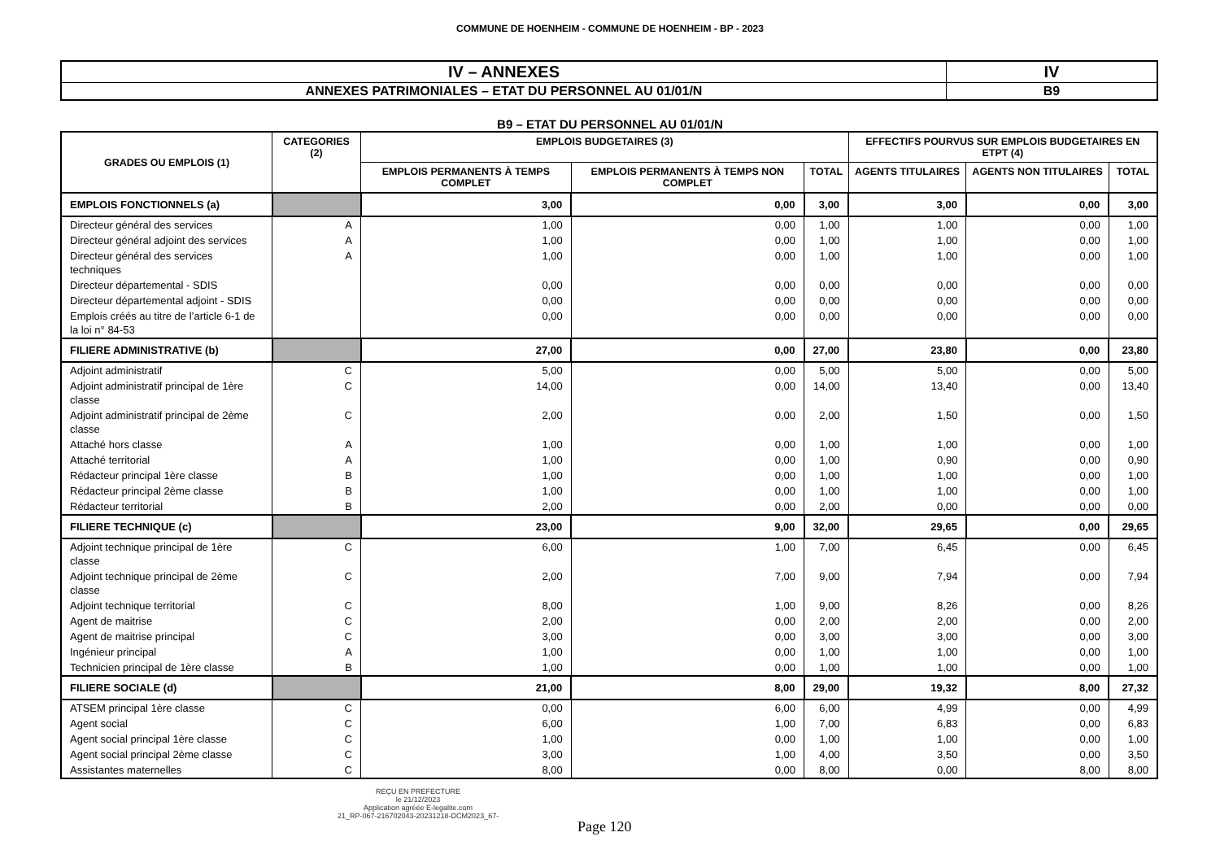COMMUNE DE HOENHEIM - COMMUNE DE HOENHEIM - BP - 2023
| IV – ANNEXES | IV |
| ANNEXES PATRIMONIALES – ETAT DU PERSONNEL AU 01/01/N | B9 |
B9 – ETAT DU PERSONNEL AU 01/01/N
| GRADES OU EMPLOIS (1) | CATEGORIES (2) | EMPLOIS BUDGETAIRES (3) | | | EFFECTIFS POURVUS SUR EMPLOIS BUDGETAIRES EN ETPT (4) | | |
| --- | --- | --- | --- | --- | --- | --- | --- |
| | | EMPLOIS PERMANENTS À TEMPS COMPLET | EMPLOIS PERMANENTS À TEMPS NON COMPLET | TOTAL | AGENTS TITULAIRES | AGENTS NON TITULAIRES | TOTAL |
| EMPLOIS FONCTIONNELS (a) | | 3,00 | 0,00 | 3,00 | 3,00 | 0,00 | 3,00 |
| Directeur général des services | A | 1,00 | 0,00 | 1,00 | 1,00 | 0,00 | 1,00 |
| Directeur général adjoint des services | A | 1,00 | 0,00 | 1,00 | 1,00 | 0,00 | 1,00 |
| Directeur général des services techniques | A | 1,00 | 0,00 | 1,00 | 1,00 | 0,00 | 1,00 |
| Directeur départemental - SDIS | | 0,00 | 0,00 | 0,00 | 0,00 | 0,00 | 0,00 |
| Directeur départemental adjoint - SDIS | | 0,00 | 0,00 | 0,00 | 0,00 | 0,00 | 0,00 |
| Emplois créés au titre de l’article 6-1 de la loi n° 84-53 | | 0,00 | 0,00 | 0,00 | 0,00 | 0,00 | 0,00 |
| FILIERE ADMINISTRATIVE (b) | | 27,00 | 0,00 | 27,00 | 23,80 | 0,00 | 23,80 |
| Adjoint administratif | C | 5,00 | 0,00 | 5,00 | 5,00 | 0,00 | 5,00 |
| Adjoint administratif principal de 1ère classe | C | 14,00 | 0,00 | 14,00 | 13,40 | 0,00 | 13,40 |
| Adjoint administratif principal de 2ème classe | C | 2,00 | 0,00 | 2,00 | 1,50 | 0,00 | 1,50 |
| Attaché hors classe | A | 1,00 | 0,00 | 1,00 | 1,00 | 0,00 | 1,00 |
| Attaché territorial | A | 1,00 | 0,00 | 1,00 | 0,90 | 0,00 | 0,90 |
| Rédacteur principal 1ère classe | B | 1,00 | 0,00 | 1,00 | 1,00 | 0,00 | 1,00 |
| Rédacteur principal 2ème classe | B | 1,00 | 0,00 | 1,00 | 1,00 | 0,00 | 1,00 |
| Rédacteur territorial | B | 2,00 | 0,00 | 2,00 | 0,00 | 0,00 | 0,00 |
| FILIERE TECHNIQUE (c) | | 23,00 | 9,00 | 32,00 | 29,65 | 0,00 | 29,65 |
| Adjoint technique principal de 1ère classe | C | 6,00 | 1,00 | 7,00 | 6,45 | 0,00 | 6,45 |
| Adjoint technique principal de 2ème classe | C | 2,00 | 7,00 | 9,00 | 7,94 | 0,00 | 7,94 |
| Adjoint technique territorial | C | 8,00 | 1,00 | 9,00 | 8,26 | 0,00 | 8,26 |
| Agent de maitrise | C | 2,00 | 0,00 | 2,00 | 2,00 | 0,00 | 2,00 |
| Agent de maitrise principal | C | 3,00 | 0,00 | 3,00 | 3,00 | 0,00 | 3,00 |
| Ingénieur principal | A | 1,00 | 0,00 | 1,00 | 1,00 | 0,00 | 1,00 |
| Technicien principal de 1ère classe | B | 1,00 | 0,00 | 1,00 | 1,00 | 0,00 | 1,00 |
| FILIERE SOCIALE (d) | | 21,00 | 8,00 | 29,00 | 19,32 | 8,00 | 27,32 |
| ATSEM principal 1ère classe | C | 0,00 | 6,00 | 6,00 | 4,99 | 0,00 | 4,99 |
| Agent social | C | 6,00 | 1,00 | 7,00 | 6,83 | 0,00 | 6,83 |
| Agent social principal 1ère classe | C | 1,00 | 0,00 | 1,00 | 1,00 | 0,00 | 1,00 |
| Agent social principal 2ème classe | C | 3,00 | 1,00 | 4,00 | 3,50 | 0,00 | 3,50 |
| Assistantes maternelles | C | 8,00 | 0,00 | 8,00 | 0,00 | 8,00 | 8,00 |
REÇU EN PREFECTURE
le 21/12/2023
Application agréée E-legalite.com
21_RP-067-216702043-20231218-DCM2023_67-
Page 120